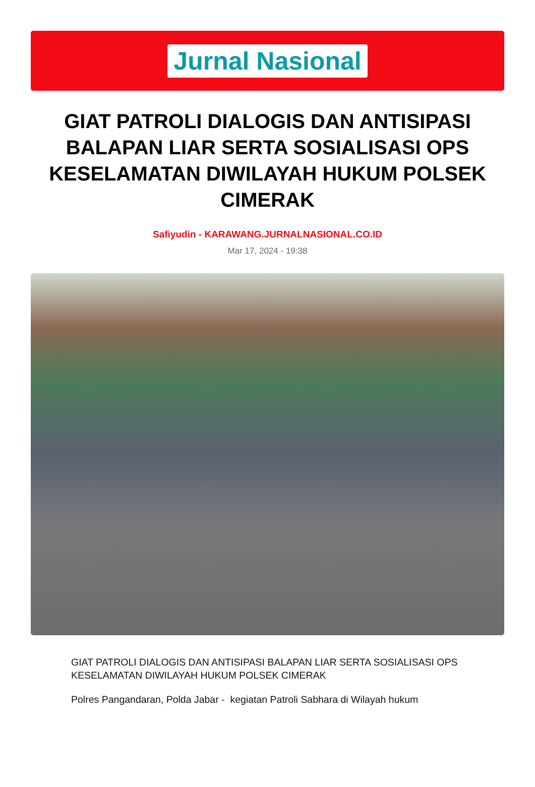Jurnal Nasional
GIAT PATROLI DIALOGIS DAN ANTISIPASI BALAPAN LIAR SERTA SOSIALISASI OPS KESELAMATAN DIWILAYAH HUKUM POLSEK CIMERAK
Safiyudin - KARAWANG.JURNALNASIONAL.CO.ID
Mar 17, 2024 - 19:38
GIAT PATROLI DIALOGIS DAN ANTISIPASI BALAPAN LIAR SERTA SOSIALISASI OPS KESELAMATAN DIWILAYAH HUKUM POLSEK CIMERAK
Polres Pangandaran, Polda Jabar - kegiatan Patroli Sabhara di Wilayah hukum